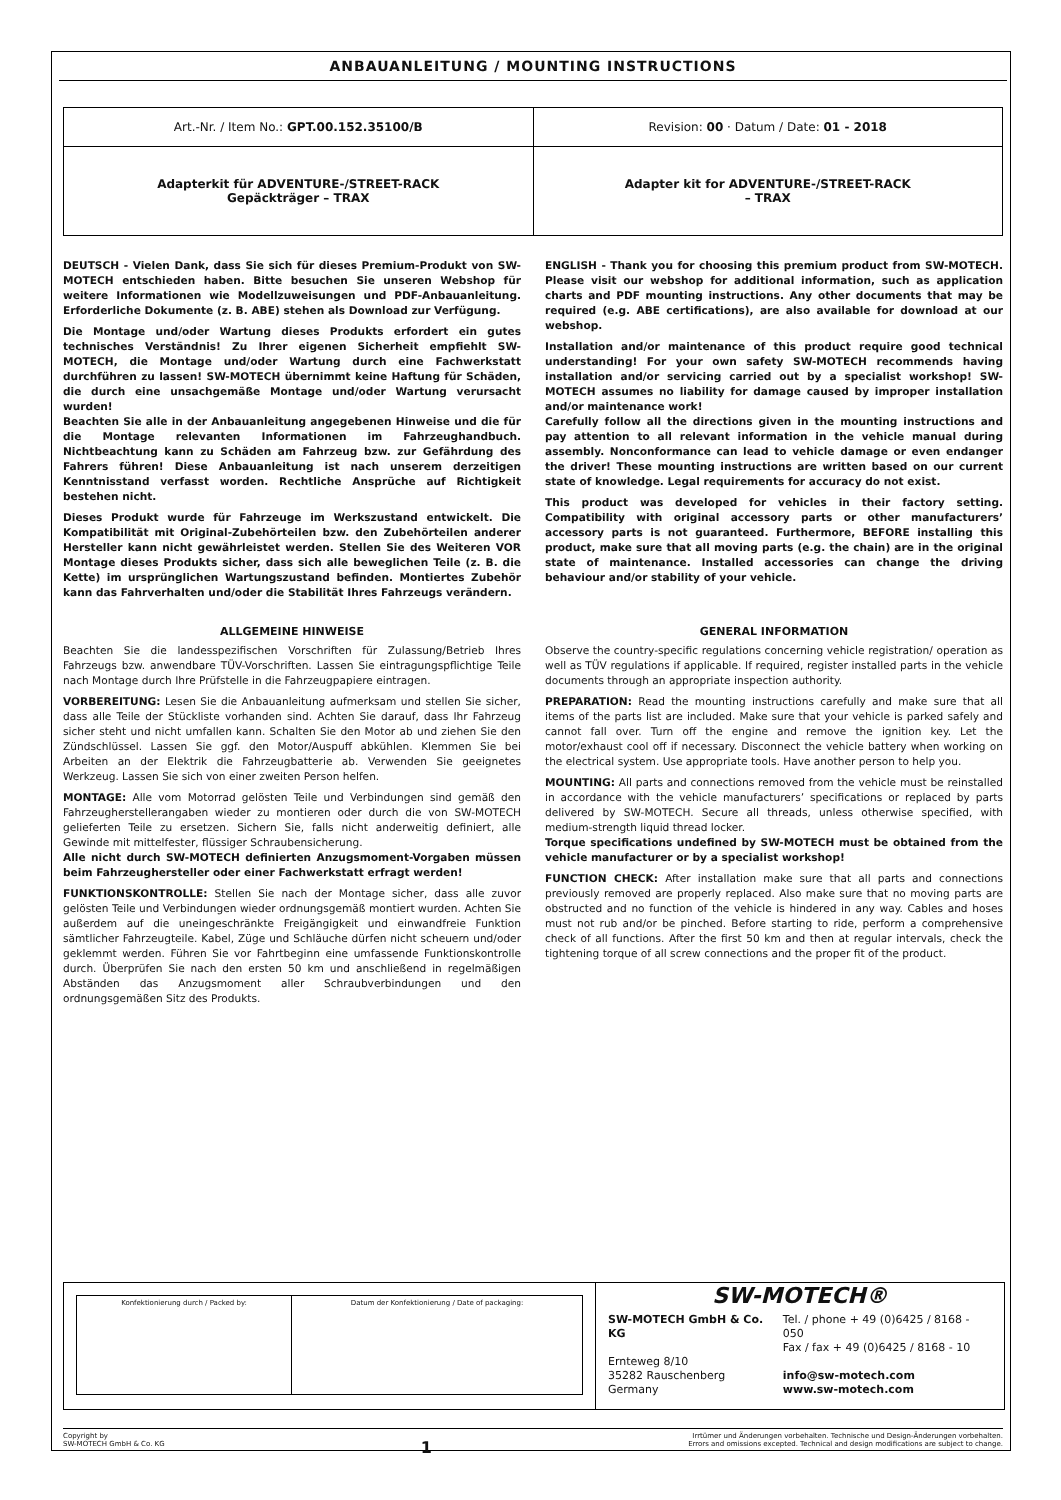ANBAUANLEITUNG / MOUNTING INSTRUCTIONS
| Art.-Nr. / Item No.: GPT.00.152.35100/B | Revision: 00 · Datum / Date: 01 - 2018 |
| Adapterkit für ADVENTURE-/STREET-RACK Gepäckträger – TRAX | Adapter kit for ADVENTURE-/STREET-RACK – TRAX |
DEUTSCH - Vielen Dank, dass Sie sich für dieses Premium-Produkt von SW-MOTECH entschieden haben. Bitte besuchen Sie unseren Webshop für weitere Informationen wie Modellzuweisungen und PDF-Anbauanleitung. Erforderliche Dokumente (z. B. ABE) stehen als Download zur Verfügung.
Die Montage und/oder Wartung dieses Produkts erfordert ein gutes technisches Verständnis! Zu Ihrer eigenen Sicherheit empfiehlt SW-MOTECH, die Montage und/oder Wartung durch eine Fachwerkstatt durchführen zu lassen! SW-MOTECH übernimmt keine Haftung für Schäden, die durch eine unsachgemäße Montage und/oder Wartung verursacht wurden!
Beachten Sie alle in der Anbauanleitung angegebenen Hinweise und die für die Montage relevanten Informationen im Fahrzeughandbuch. Nichtbeachtung kann zu Schäden am Fahrzeug bzw. zur Gefährdung des Fahrers führen! Diese Anbauanleitung ist nach unserem derzeitigen Kenntnisstand verfasst worden. Rechtliche Ansprüche auf Richtigkeit bestehen nicht.
Dieses Produkt wurde für Fahrzeuge im Werkszustand entwickelt. Die Kompatibilität mit Original-Zubehörteilen bzw. den Zubehörteilen anderer Hersteller kann nicht gewährleistet werden. Stellen Sie des Weiteren VOR Montage dieses Produkts sicher, dass sich alle beweglichen Teile (z. B. die Kette) im ursprünglichen Wartungszustand befinden. Montiertes Zubehör kann das Fahrverhalten und/oder die Stabilität Ihres Fahrzeugs verändern.
ENGLISH - Thank you for choosing this premium product from SW-MOTECH. Please visit our webshop for additional information, such as application charts and PDF mounting instructions. Any other documents that may be required (e.g. ABE certifications), are also available for download at our webshop.
Installation and/or maintenance of this product require good technical understanding! For your own safety SW-MOTECH recommends having installation and/or servicing carried out by a specialist workshop! SW-MOTECH assumes no liability for damage caused by improper installation and/or maintenance work!
Carefully follow all the directions given in the mounting instructions and pay attention to all relevant information in the vehicle manual during assembly. Nonconformance can lead to vehicle damage or even endanger the driver! These mounting instructions are written based on our current state of knowledge. Legal requirements for accuracy do not exist.
This product was developed for vehicles in their factory setting. Compatibility with original accessory parts or other manufacturers’ accessory parts is not guaranteed. Furthermore, BEFORE installing this product, make sure that all moving parts (e.g. the chain) are in the original state of maintenance. Installed accessories can change the driving behaviour and/or stability of your vehicle.
ALLGEMEINE HINWEISE
Beachten Sie die landesspezifischen Vorschriften für Zulassung/Betrieb Ihres Fahrzeugs bzw. anwendbare TÜV-Vorschriften. Lassen Sie eintragungspflichtige Teile nach Montage durch Ihre Prüfstelle in die Fahrzeugpapiere eintragen.
VORBEREITUNG: Lesen Sie die Anbauanleitung aufmerksam und stellen Sie sicher, dass alle Teile der Stückliste vorhanden sind. Achten Sie darauf, dass Ihr Fahrzeug sicher steht und nicht umfallen kann. Schalten Sie den Motor ab und ziehen Sie den Zündschlüssel. Lassen Sie ggf. den Motor/Auspuff abkühlen. Klemmen Sie bei Arbeiten an der Elektrik die Fahrzeugbatterie ab. Verwenden Sie geeignetes Werkzeug. Lassen Sie sich von einer zweiten Person helfen.
MONTAGE: Alle vom Motorrad gelösten Teile und Verbindungen sind gemäß den Fahrzeugherstellerangaben wieder zu montieren oder durch die von SW-MOTECH gelieferten Teile zu ersetzen. Sichern Sie, falls nicht anderweitig definiert, alle Gewinde mit mittelfester, flüssiger Schraubensicherung.
Alle nicht durch SW-MOTECH definierten Anzugsmoment-Vorgaben müssen beim Fahrzeughersteller oder einer Fachwerkstatt erfragt werden!
FUNKTIONSKONTROLLE: Stellen Sie nach der Montage sicher, dass alle zuvor gelösten Teile und Verbindungen wieder ordnungsgemäß montiert wurden. Achten Sie außerdem auf die uneingeschränkte Freigängigkeit und einwandfreie Funktion sämtlicher Fahrzeugteile. Kabel, Züge und Schläuche dürfen nicht scheuern und/oder geklemmt werden. Führen Sie vor Fahrtbeginn eine umfassende Funktionskontrolle durch. Überprüfen Sie nach den ersten 50 km und anschließend in regelmäßigen Abständen das Anzugsmoment aller Schraubverbindungen und den ordnungsgemäßen Sitz des Produkts.
GENERAL INFORMATION
Observe the country-specific regulations concerning vehicle registration/ operation as well as TÜV regulations if applicable. If required, register installed parts in the vehicle documents through an appropriate inspection authority.
PREPARATION: Read the mounting instructions carefully and make sure that all items of the parts list are included. Make sure that your vehicle is parked safely and cannot fall over. Turn off the engine and remove the ignition key. Let the motor/exhaust cool off if necessary. Disconnect the vehicle battery when working on the electrical system. Use appropriate tools. Have another person to help you.
MOUNTING: All parts and connections removed from the vehicle must be reinstalled in accordance with the vehicle manufacturers’ specifications or replaced by parts delivered by SW-MOTECH. Secure all threads, unless otherwise specified, with medium-strength liquid thread locker.
Torque specifications undefined by SW-MOTECH must be obtained from the vehicle manufacturer or by a specialist workshop!
FUNCTION CHECK: After installation make sure that all parts and connections previously removed are properly replaced. Also make sure that no moving parts are obstructed and no function of the vehicle is hindered in any way. Cables and hoses must not rub and/or be pinched. Before starting to ride, perform a comprehensive check of all functions. After the first 50 km and then at regular intervals, check the tightening torque of all screw connections and the proper fit of the product.
| Konfektionierung durch / Packed by: | Datum der Konfektionierung / Date of packaging: |
SW-MOTECH®
SW-MOTECH GmbH & Co. KG
Ernteweg 8/10
35282 Rauschenberg
Germany
Tel. / phone + 49 (0)6425 / 8168 - 050
Fax / fax + 49 (0)6425 / 8168 - 10
info@sw-motech.com
www.sw-motech.com
Copyright by
SW-MOTECH GmbH & Co. KG
1
Irrtümer und Änderungen vorbehalten. Technische und Design-Änderungen vorbehalten.
Errors and omissions excepted. Technical and design modifications are subject to change.